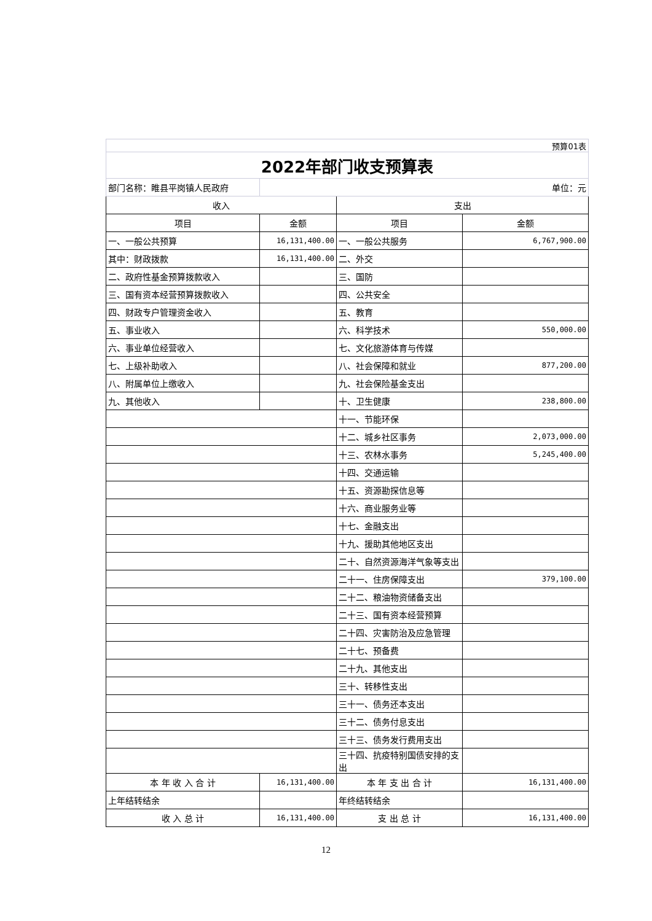| 预算01表 | | | |
| 2022年部门收支预算表 | | | |
| 部门名称：睢县平岗镇人民政府 | 单位：元 | | |
| 收入 | | 支出 | |
| 项目 | 金额 | 项目 | 金额 |
| 一、一般公共预算 | 16,131,400.00 | 一、一般公共服务 | 6,767,900.00 |
| 其中：财政拨款 | 16,131,400.00 | 二、外交 | |
| 二、政府性基金预算拨款收入 | | 三、国防 | |
| 三、国有资本经营预算拨款收入 | | 四、公共安全 | |
| 四、财政专户管理资金收入 | | 五、教育 | |
| 五、事业收入 | | 六、科学技术 | 550,000.00 |
| 六、事业单位经营收入 | | 七、文化旅游体育与传媒 | |
| 七、上级补助收入 | | 八、社会保障和就业 | 877,200.00 |
| 八、附属单位上缴收入 | | 九、社会保险基金支出 | |
| 九、其他收入 | | 十、卫生健康 | 238,800.00 |
| | | 十一、节能环保 | |
| | | 十二、城乡社区事务 | 2,073,000.00 |
| | | 十三、农林水事务 | 5,245,400.00 |
| | | 十四、交通运输 | |
| | | 十五、资源勘探信息等 | |
| | | 十六、商业服务业等 | |
| | | 十七、金融支出 | |
| | | 十九、援助其他地区支出 | |
| | | 二十、自然资源海洋气象等支出 | |
| | | 二十一、住房保障支出 | 379,100.00 |
| | | 二十二、粮油物资储备支出 | |
| | | 二十三、国有资本经营预算 | |
| | | 二十四、灾害防治及应急管理 | |
| | | 二十七、预备费 | |
| | | 二十九、其他支出 | |
| | | 三十、转移性支出 | |
| | | 三十一、债务还本支出 | |
| | | 三十二、债务付息支出 | |
| | | 三十三、债务发行费用支出 | |
| | | 三十四、抗疫特别国债安排的支出 | |
| 本 年 收 入 合 计 | 16,131,400.00 | 本 年 支 出 合 计 | 16,131,400.00 |
| 上年结转结余 | | 年终结转结余 | |
| 收 入 总 计 | 16,131,400.00 | 支 出 总 计 | 16,131,400.00 |
12